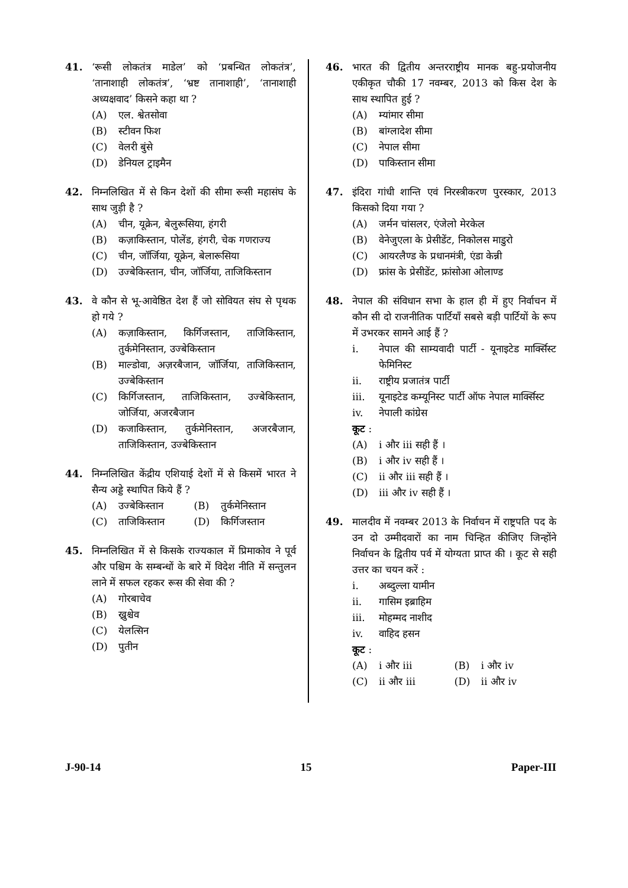41. ‘रूसी लोकतंत्र माडेल’ को ‘प्रबन्धित लोकतंत्र’, ‘तानाशाही लोकतंत्र’, ‘भ्रष्ट तानाशाही’, ‘तानाशाही अध्यक्षवाद’ किसने कहा था ?
(A) एल. श्वेतसोवा
(B) स्टीवन फिश
(C) वेलरी बुंसे
(D) डेनियल ट्राइमैन
42. निम्नलिखित में से किन देशों की सीमा रूसी महासंघ के साथ जुड़ी है ?
(A) चीन, यूक्रेन, बेलुरूसिया, हंगरी
(B) कज़ाकिस्तान, पोलेंड, हंगरी, चेक गणराज्य
(C) चीन, जॉर्जिया, यूक्रेन, बेलारूसिया
(D) उज्बेकिस्तान, चीन, जॉर्जिया, ताजिकिस्तान
43. वे कौन से भू-आवेष्ठित देश हैं जो सोवियत संघ से पृथक हो गये ?
(A) कज़ाकिस्तान, किर्गिजस्तान, ताजिकिस्तान, तुर्कमेनिस्तान, उज्बेकिस्तान
(B) माल्डोवा, अज़रबैजान, जॉर्जिया, ताजिकिस्तान, उज्बेकिस्तान
(C) किर्गिजस्तान, ताजिकिस्तान, उज्बेकिस्तान, जोर्जिया, अजरबैजान
(D) कजाकिस्तान, तुर्कमेनिस्तान, अजरबैजान, ताजिकिस्तान, उज्बेकिस्तान
44. निम्नलिखित केंद्रीय एशियाई देशों में से किसमें भारत ने सैन्य अड्डे स्थापित किये हैं ?
(A) उज्बेकिस्तान (B) तुर्कमेनिस्तान
(C) ताजिकिस्तान (D) किर्गिजस्तान
45. निम्नलिखित में से किसके राज्यकाल में प्रिमाकोव ने पूर्व और पश्चिम के सम्बन्धों के बारे में विदेश नीति में सन्तुलन लाने में सफल रहकर रूस की सेवा की ?
(A) गोरबाचेव
(B) ख्रुश्चेव
(C) येलत्सिन
(D) पुतीन
46. भारत की द्वितीय अन्तरराष्ट्रीय मानक बहु-प्रयोजनीय एकीकृत चौकी 17 नवम्बर, 2013 को किस देश के साथ स्थापित हुई ?
(A) म्यांमार सीमा
(B) बांग्लादेश सीमा
(C) नेपाल सीमा
(D) पाकिस्तान सीमा
47. इंदिरा गांधी शान्ति एवं निरस्त्रीकरण पुरस्कार, 2013 किसको दिया गया ?
(A) जर्मन चांसलर, एंजेलो मेरकेल
(B) वेनेजुएला के प्रेसीडेंट, निकोलस माडुरो
(C) आयरलैण्ड के प्रधानमंत्री, एंडा केन्नी
(D) फ्रांस के प्रेसीडेंट, फ्रांसोआ ओलाण्ड
48. नेपाल की संविधान सभा के हाल ही में हुए निर्वाचन में कौन सी दो राजनीतिक पार्टियाँ सबसे बड़ी पार्टियों के रूप में उभरकर सामने आई हैं ?
i. नेपाल की साम्यवादी पार्टी - यूनाइटेड मार्क्सिस्ट फेमिनिस्ट
ii. राष्ट्रीय प्रजातंत्र पार्टी
iii. यूनाइटेड कम्यूनिस्ट पार्टी ऑफ नेपाल मार्क्सिस्ट
iv. नेपाली कांग्रेस
कूट :
(A) i और iii सही हैं ।
(B) i और iv सही हैं ।
(C) ii और iii सही हैं ।
(D) iii और iv सही हैं ।
49. मालदीव में नवम्बर 2013 के निर्वाचन में राष्ट्रपति पद के उन दो उम्मीदवारों का नाम चिन्हित कीजिए जिन्होंने निर्वाचन के द्वितीय पर्व में योग्यता प्राप्त की । कूट से सही उत्तर का चयन करें :
i. अब्दुल्ला यामीन
ii. गासिम इब्राहिम
iii. मोहम्मद नाशीद
iv. वाहिद हसन
कूट :
(A) i और iii (B) i और iv
(C) ii और iii (D) ii और iv
J-90-14 15 Paper-III